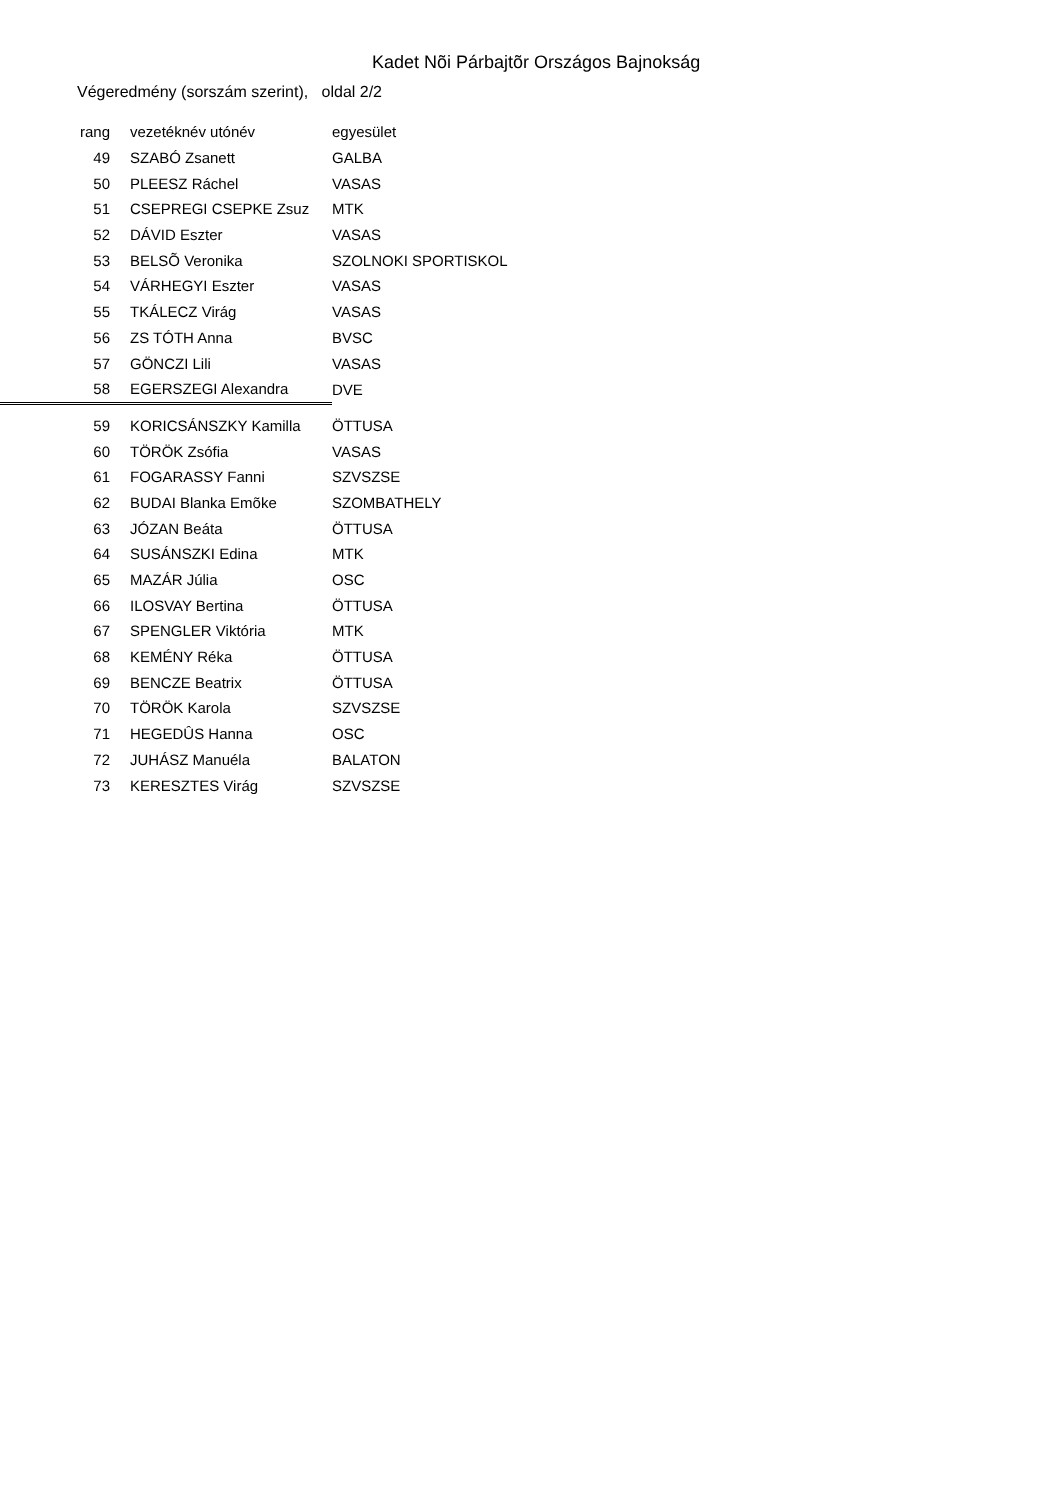Kadet Nõi Párbajtõr Országos Bajnokság
Végeredmény (sorszám szerint), oldal 2/2
| rang | vezetéknév utónév | egyesület |
| --- | --- | --- |
| 49 | SZABÓ Zsanett | GALBA |
| 50 | PLEESZ Ráchel | VASAS |
| 51 | CSEPREGI CSEPKE Zsuz | MTK |
| 52 | DÁVID Eszter | VASAS |
| 53 | BELSÕ Veronika | SZOLNOKI SPORTISKOL |
| 54 | VÁRHEGYI Eszter | VASAS |
| 55 | TKÁLECZ Virág | VASAS |
| 56 | ZS TÓTH Anna | BVSC |
| 57 | GÖNCZI Lili | VASAS |
| 58 | EGERSZEGI Alexandra | DVE |
| 59 | KORICSÁNSZKY Kamilla | ÖTTUSA |
| 60 | TÖRÖK Zsófia | VASAS |
| 61 | FOGARASSY Fanni | SZVSZSE |
| 62 | BUDAI Blanka Emõke | SZOMBATHELY |
| 63 | JÓZAN Beáta | ÖTTUSA |
| 64 | SUSÁNSZKI Edina | MTK |
| 65 | MAZÁR Júlia | OSC |
| 66 | ILOSVAY Bertina | ÖTTUSA |
| 67 | SPENGLER Viktória | MTK |
| 68 | KEMÉNY Réka | ÖTTUSA |
| 69 | BENCZE Beatrix | ÖTTUSA |
| 70 | TÖRÖK Karola | SZVSZSE |
| 71 | HEGEDÛS Hanna | OSC |
| 72 | JUHÁSZ Manuéla | BALATON |
| 73 | KERESZTES Virág | SZVSZSE |